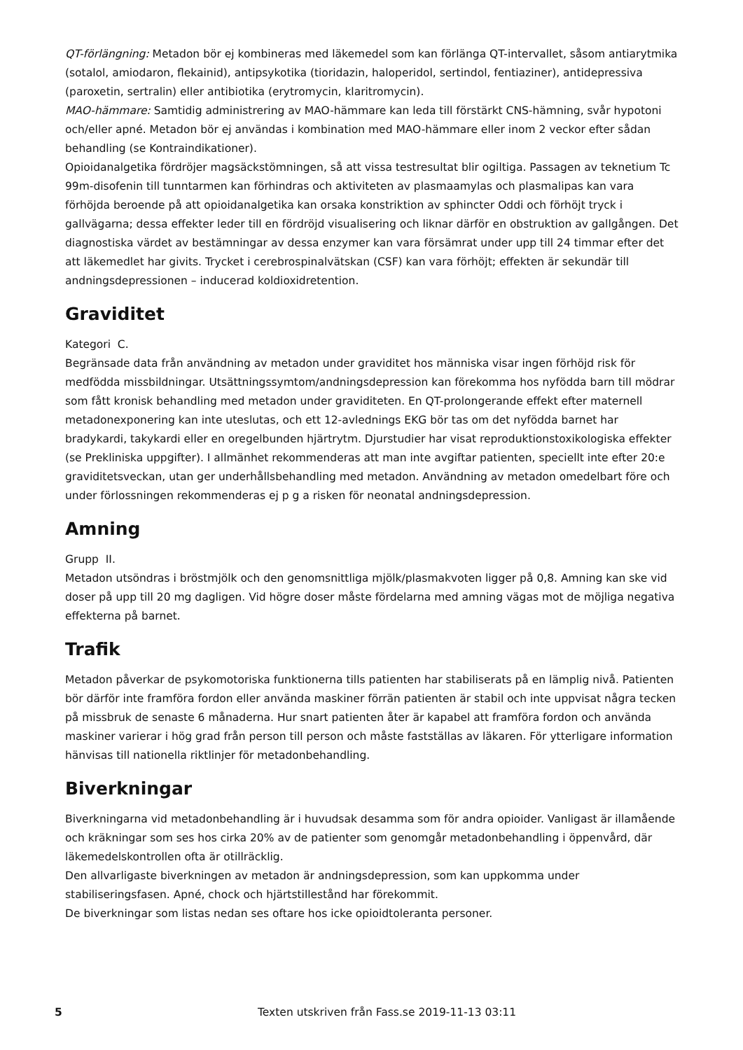QT-förlängning: Metadon bör ej kombineras med läkemedel som kan förlänga QT-intervallet, såsom antiarytmika (sotalol, amiodaron, flekainid), antipsykotika (tioridazin, haloperidol, sertindol, fentiaziner), antidepressiva (paroxetin, sertralin) eller antibiotika (erytromycin, klaritromycin).
MAO-hämmare: Samtidig administrering av MAO-hämmare kan leda till förstärkt CNS-hämning, svår hypotoni och/eller apné. Metadon bör ej användas i kombination med MAO-hämmare eller inom 2 veckor efter sådan behandling (se Kontraindikationer).
Opioidanalgetika fördröjer magsäckstömningen, så att vissa testresultat blir ogiltiga. Passagen av teknetium Tc 99m-disofenin till tunntarmen kan förhindras och aktiviteten av plasmaamylas och plasmalipas kan vara förhöjda beroende på att opioidanalgetika kan orsaka konstriktion av sphincter Oddi och förhöjt tryck i gallvägarna; dessa effekter leder till en fördröjd visualisering och liknar därför en obstruktion av gallgången. Det diagnostiska värdet av bestämningar av dessa enzymer kan vara försämrat under upp till 24 timmar efter det att läkemedlet har givits. Trycket i cerebrospinalvätskan (CSF) kan vara förhöjt; effekten är sekundär till andningsdepressionen – inducerad koldioxidretention.
Graviditet
Kategori C.
Begränsade data från användning av metadon under graviditet hos människa visar ingen förhöjd risk för medfödda missbildningar. Utsättningssymtom/andningsdepression kan förekomma hos nyfödda barn till mödrar som fått kronisk behandling med metadon under graviditeten. En QT-prolongerande effekt efter maternell metadonexponering kan inte uteslutas, och ett 12-avlednings EKG bör tas om det nyfödda barnet har bradykardi, takykardi eller en oregelbunden hjärtrytm. Djurstudier har visat reproduktionstoxikologiska effekter (se Prekliniska uppgifter). I allmänhet rekommenderas att man inte avgiftar patienten, speciellt inte efter 20:e graviditetsveckan, utan ger underhållsbehandling med metadon. Användning av metadon omedelbart före och under förlossningen rekommenderas ej p g a risken för neonatal andningsdepression.
Amning
Grupp II.
Metadon utsöndras i bröstmjölk och den genomsnittliga mjölk/plasmakvoten ligger på 0,8. Amning kan ske vid doser på upp till 20 mg dagligen. Vid högre doser måste fördelarna med amning vägas mot de möjliga negativa effekterna på barnet.
Trafik
Metadon påverkar de psykomotoriska funktionerna tills patienten har stabiliserats på en lämplig nivå. Patienten bör därför inte framföra fordon eller använda maskiner förrän patienten är stabil och inte uppvisat några tecken på missbruk de senaste 6 månaderna. Hur snart patienten åter är kapabel att framföra fordon och använda maskiner varierar i hög grad från person till person och måste fastställas av läkaren. För ytterligare information hänvisas till nationella riktlinjer för metadonbehandling.
Biverkningar
Biverkningarna vid metadonbehandling är i huvudsak desamma som för andra opioider. Vanligast är illamående och kräkningar som ses hos cirka 20% av de patienter som genomgår metadonbehandling i öppenvård, där läkemedelskontrollen ofta är otillräcklig.
Den allvarligaste biverkningen av metadon är andningsdepression, som kan uppkomma under stabiliseringsfasen. Apné, chock och hjärtstillestånd har förekommit.
De biverkningar som listas nedan ses oftare hos icke opioidtoleranta personer.
5 Texten utskriven från Fass.se 2019-11-13 03:11